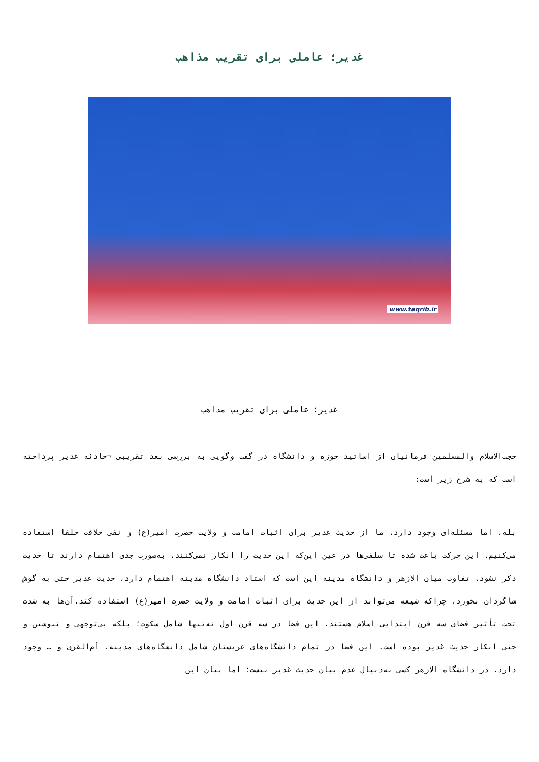غدیر؛ عاملی برای تقریب مذاهب
www.taqrib.ir
غدیر؛ عاملی برای تقریب مذاهب
حجت‌الاسلام والمسلمین فرمانیان از اساتید حوزه و دانشگاه در گفت وگویی به بررسی بعد تقریبی ¬حادثه غدیر پرداخته‌ است که به شرح زیر است:
بله، اما مسئله‌ای وجود دارد. ما از حدیث غدیر برای اثبات امامت و ولایت حضرت امیر(ع) و نفی خلافت خلفا استفاده می‌کنیم. این حرکت باعث شده تا سلفی‌ها در عین این‌که این حدیث را انکار نمی‌کنند، به‌صورت جدی اهتمام دارند تا حدیث ذکر نشود. تفاوت میان الازهر و دانشگاه مدینه این است که استاد دانشگاه مدینه اهتمام دارد، حدیث غدیر حتی به گوش شاگردان نخورد، چراکه شیعه می‌تواند از این حدیث برای اثبات امامت و ولایت حضرت امیر(ع) استفاده کند.آن‌ها به شدت تحت تأثیر فضای سه قرن ابتدایی اسلام هستند. این فضا در سه قرن اول نه‌تنها شامل سکوت؛ بلکه بی‌توجهی و ننوشتن و حتی انکار حدیث غدیر بوده است. این فضا در تمام دانشگاه‌های عربستان شامل دانشگاه‌های مدینه، أم‌القری و … وجود دارد. در دانشگاه الازهر کسی به‌دنبال عدم بیان حدیث غدیر نیست؛ اما بیان این